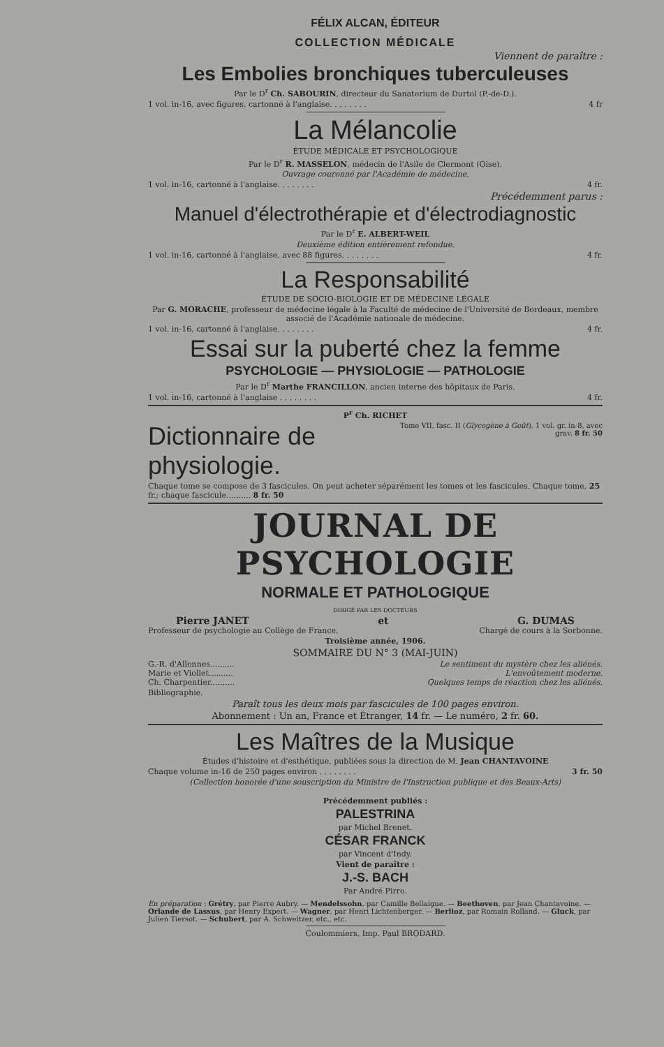FÉLIX ALCAN, ÉDITEUR
COLLECTION MÉDICALE
Viennent de paraître :
Les Embolies bronchiques tuberculeuses
Par le D<sup>r</sup> Ch. SABOURIN, directeur du Sanatorium de Durtol (P.-de-D.).
1 vol. in-16, avec figures, cartonné à l'anglaise. . . . . . . . 4 fr
La Mélancolie
ÉTUDE MÉDICALE ET PSYCHOLOGIQUE
Par le D<sup>r</sup> R. MASSELON, médecin de l'Asile de Clermont (Oise).
Ouvrage couronné par l'Académie de médecine.
1 vol. in-16, cartonné à l'anglaise. . . . . . . . 4 fr.
Précédemment parus :
Manuel d'électrothérapie et d'électrodiagnostic
Par le D<sup>r</sup> E. ALBERT-WEIL
Deuxième édition entièrement refondue.
1 vol. in-16, cartonné à l'anglaise, avec 88 figures. . . . . . . . 4 fr.
La Responsabilité
ÉTUDE DE SOCIO-BIOLOGIE ET DE MÉDECINE LÉGALE
Par G. MORACHE, professeur de médecine légale à la Faculté de médecine de l'Université de Bordeaux, membre associé de l'Académie nationale de médecine.
1 vol. in-16, cartonné à l'anglaise. . . . . . . . 4 fr.
Essai sur la puberté chez la femme
PSYCHOLOGIE — PHYSIOLOGIE — PATHOLOGIE
Par le D<sup>r</sup> Marthe FRANCILLON, ancien interne des hôpitaux de Paris.
1 vol. in-16, cartonné à l'anglaise . . . . . . . . 4 fr.
P<sup>r</sup> Ch. RICHET
Dictionnaire de physiologie. Tome VII, fasc. II (Glycogène à Goût). 1 vol. gr. in-8, avec grav. 8 fr. 50
Chaque tome se compose de 3 fascicules. On peut acheter séparément les tomes et les fascicules. Chaque tome, 25 fr.; chaque fascicule.......... 8 fr. 50
JOURNAL DE PSYCHOLOGIE
NORMALE ET PATHOLOGIQUE
DIRIGÉ PAR LES DOCTEURS
Pierre JANET et G. DUMAS
Professeur de psychologie au Collège de France. Chargé de cours à la Sorbonne.
Troisième année, 1906.
SOMMAIRE DU N° 3 (MAI-JUIN)
G.-R. d'Allonnes.......... Le sentiment du mystère chez les aliénés.
Marie et Viollet.......... L'envoûtement moderne.
Ch. Charpentier.......... Quelques temps de réaction chez les aliénés.
Bibliographie.
Paraît tous les deux mois par fascicules de 100 pages environ.
Abonnement : Un an, France et Étranger, 14 fr. — Le numéro, 2 fr. 60.
Les Maîtres de la Musique
Études d'histoire et d'esthétique, publiées sous la direction de M. Jean CHANTAVOINE
Chaque volume in-16 de 250 pages environ . . . . . . . . 3 fr. 50
(Collection honorée d'une souscription du Ministre de l'Instruction publique et des Beaux-Arts)
Précédemment publiés :
PALESTRINA
par Michel Brenet.
CÉSAR FRANCK
par Vincent d'Indy.
Vient de paraître :
J.-S. BACH
Par André Pirro.
En préparation : Grétry, par Pierre Aubry. — Mendelssohn, par Camille Bellaigue. — Beethoven, par Jean Chantavoine. — Orlande de Lassus, par Henry Expert. — Wagner, par Henri Lichtenberger. — Berlioz, par Romain Rolland. — Gluck, par Julien Tiersot. — Schubert, par A. Schweitzer, etc., etc.
Coulommiers. Imp. Paul BRODARD.